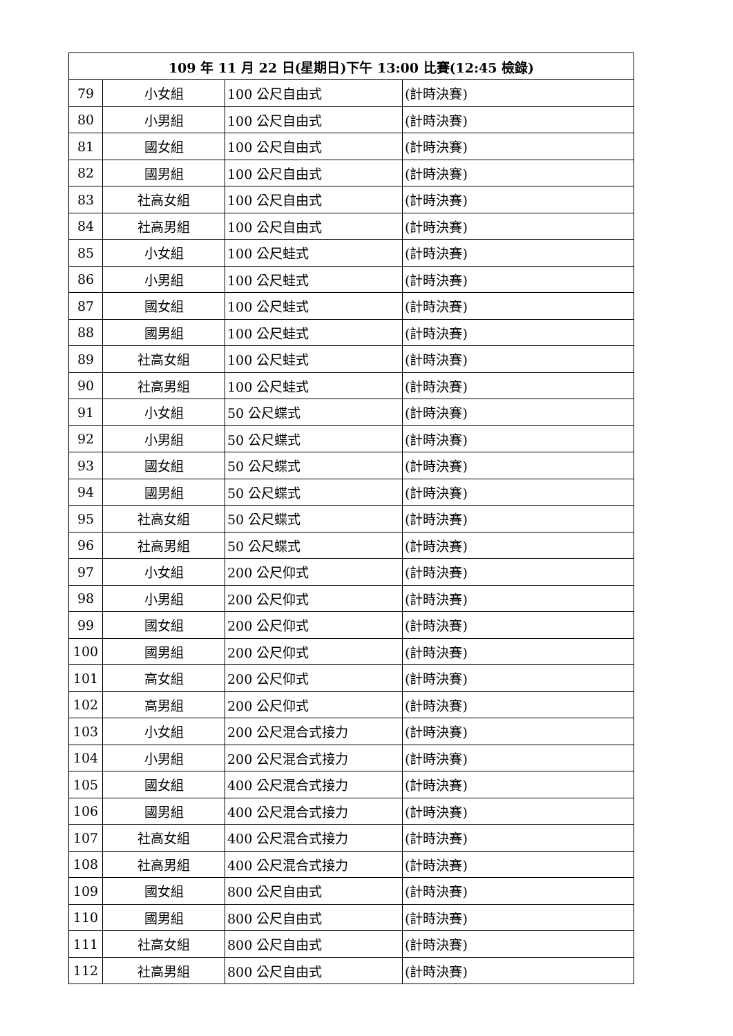| 109 年 11 月 22 日(星期日)下午 13:00 比賽(12:45 檢錄) | | | |
| --- | --- | --- | --- |
| 79 | 小女組 | 100 公尺自由式 | (計時決賽) |
| 80 | 小男組 | 100 公尺自由式 | (計時決賽) |
| 81 | 國女組 | 100 公尺自由式 | (計時決賽) |
| 82 | 國男組 | 100 公尺自由式 | (計時決賽) |
| 83 | 社高女組 | 100 公尺自由式 | (計時決賽) |
| 84 | 社高男組 | 100 公尺自由式 | (計時決賽) |
| 85 | 小女組 | 100 公尺蛙式 | (計時決賽) |
| 86 | 小男組 | 100 公尺蛙式 | (計時決賽) |
| 87 | 國女組 | 100 公尺蛙式 | (計時決賽) |
| 88 | 國男組 | 100 公尺蛙式 | (計時決賽) |
| 89 | 社高女組 | 100 公尺蛙式 | (計時決賽) |
| 90 | 社高男組 | 100 公尺蛙式 | (計時決賽) |
| 91 | 小女組 | 50 公尺蝶式 | (計時決賽) |
| 92 | 小男組 | 50 公尺蝶式 | (計時決賽) |
| 93 | 國女組 | 50 公尺蝶式 | (計時決賽) |
| 94 | 國男組 | 50 公尺蝶式 | (計時決賽) |
| 95 | 社高女組 | 50 公尺蝶式 | (計時決賽) |
| 96 | 社高男組 | 50 公尺蝶式 | (計時決賽) |
| 97 | 小女組 | 200 公尺仰式 | (計時決賽) |
| 98 | 小男組 | 200 公尺仰式 | (計時決賽) |
| 99 | 國女組 | 200 公尺仰式 | (計時決賽) |
| 100 | 國男組 | 200 公尺仰式 | (計時決賽) |
| 101 | 高女組 | 200 公尺仰式 | (計時決賽) |
| 102 | 高男組 | 200 公尺仰式 | (計時決賽) |
| 103 | 小女組 | 200 公尺混合式接力 | (計時決賽) |
| 104 | 小男組 | 200 公尺混合式接力 | (計時決賽) |
| 105 | 國女組 | 400 公尺混合式接力 | (計時決賽) |
| 106 | 國男組 | 400 公尺混合式接力 | (計時決賽) |
| 107 | 社高女組 | 400 公尺混合式接力 | (計時決賽) |
| 108 | 社高男組 | 400 公尺混合式接力 | (計時決賽) |
| 109 | 國女組 | 800 公尺自由式 | (計時決賽) |
| 110 | 國男組 | 800 公尺自由式 | (計時決賽) |
| 111 | 社高女組 | 800 公尺自由式 | (計時決賽) |
| 112 | 社高男組 | 800 公尺自由式 | (計時決賽) |